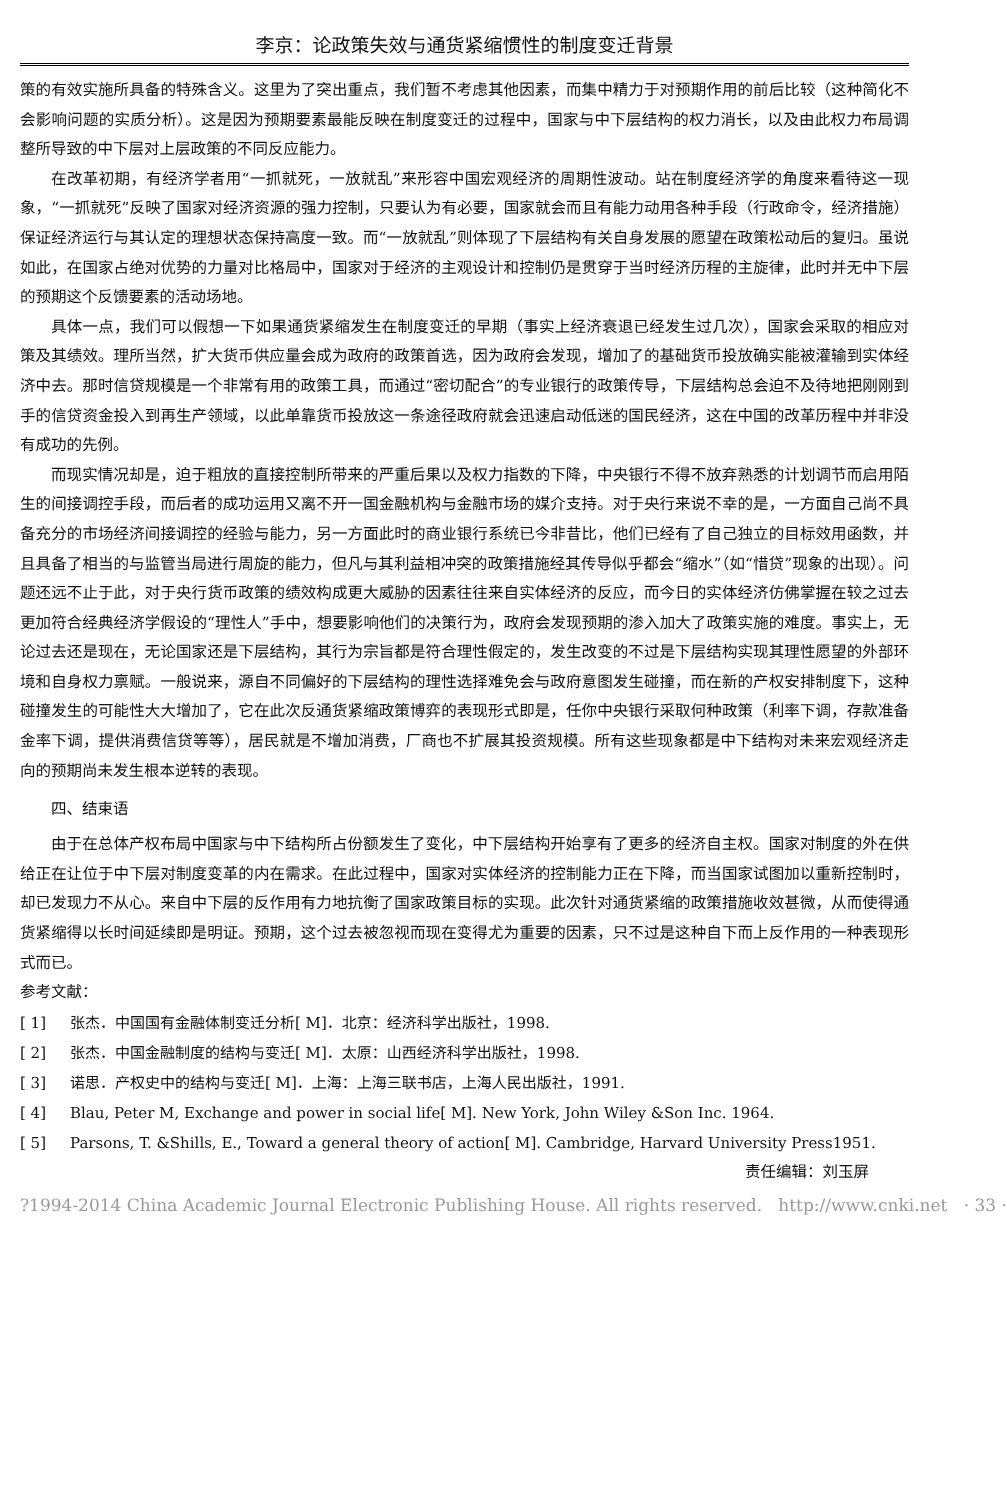李京：论政策失效与通货紧缩惯性的制度变迁背景
策的有效实施所具备的特殊含义。这里为了突出重点，我们暂不考虑其他因素，而集中精力于对预期作用的前后比较（这种简化不会影响问题的实质分析）。这是因为预期要素最能反映在制度变迁的过程中，国家与中下层结构的权力消长，以及由此权力布局调整所导致的中下层对上层政策的不同反应能力。
在改革初期，有经济学者用“一抓就死，一放就乱”来形容中国宏观经济的周期性波动。站在制度经济学的角度来看待这一现象，“一抓就死”反映了国家对经济资源的强力控制，只要认为有必要，国家就会而且有能力动用各种手段（行政命令，经济措施）保证经济运行与其认定的理想状态保持高度一致。而“一放就乱”则体现了下层结构有关自身发展的愿望在政策松动后的复归。虽说如此，在国家占绝对优势的力量对比格局中，国家对于经济的主观设计和控制仍是贯穿于当时经济历程的主旋律，此时并无中下层的预期这个反馈要素的活动场地。
具体一点，我们可以假想一下如果通货紧缩发生在制度变迁的早期（事实上经济衰退已经发生过几次），国家会采取的相应对策及其绩效。理所当然，扩大货币供应量会成为政府的政策首选，因为政府会发现，增加了的基础货币投放确实能被灌输到实体经济中去。那时信贷规模是一个非常有用的政策工具，而通过“密切配合”的专业银行的政策传导，下层结构总会迫不及待地把刚刚到手的信贷资金投入到再生产领域，以此单靠货币投放这一条途径政府就会迅速启动低迷的国民经济，这在中国的改革历程中并非没有成功的先例。
而现实情况却是，迫于粗放的直接控制所带来的严重后果以及权力指数的下降，中央银行不得不放弃熟悉的计划调节而启用陌生的间接调控手段，而后者的成功运用又离不开一国金融机构与金融市场的媒介支持。对于央行来说不幸的是，一方面自己尚不具备充分的市场经济间接调控的经验与能力，另一方面此时的商业银行系统已今非昔比，他们已经有了自己独立的目标效用函数，并且具备了相当的与监管当局进行周旋的能力，但凡与其利益相冲突的政策措施经其传导似乎都会“缩水”（如“惜贷”现象的出现）。问题还远不止于此，对于央行货币政策的绩效构成更大威胁的因素往往来自实体经济的反应，而今日的实体经济仿佛掌握在较之过去更加符合经典经济学假设的“理性人”手中，想要影响他们的决策行为，政府会发现预期的渗入加大了政策实施的难度。事实上，无论过去还是现在，无论国家还是下层结构，其行为宗旨都是符合理性假定的，发生改变的不过是下层结构实现其理性愿望的外部环境和自身权力禀赋。一般说来，源自不同偏好的下层结构的理性选择难免会与政府意图发生碰撞，而在新的产权安排制度下，这种碰撞发生的可能性大大增加了，它在此次反通货紧缩政策博弈的表现形式即是，任你中央银行采取何种政策（利率下调，存款准备金率下调，提供消费信贷等等），居民就是不增加消费，厂商也不扩展其投资规模。所有这些现象都是中下结构对未来宏观经济走向的预期尚未发生根本逆转的表现。
四、结束语
由于在总体产权布局中国家与中下结构所占份额发生了变化，中下层结构开始享有了更多的经济自主权。国家对制度的外在供给正在让位于中下层对制度变革的内在需求。在此过程中，国家对实体经济的控制能力正在下降，而当国家试图加以重新控制时，却已发现力不从心。来自中下层的反作用有力地抗衡了国家政策目标的实现。此次针对通货紧缩的政策措施收效甚微，从而使得通货紧缩得以长时间延续即是明证。预期，这个过去被忽视而现在变得尤为重要的因素，只不过是这种自下而上反作用的一种表现形式而已。
参考文献：
[ 1] 张杰．中国国有金融体制变迁分析[ M]．北京：经济科学出版社，1998.
[ 2] 张杰．中国金融制度的结构与变迁[ M]．太原：山西经济科学出版社，1998.
[ 3] 诺思．产权史中的结构与变迁[ M]．上海：上海三联书店，上海人民出版社，1991.
[ 4] Blau, Peter M, Exchange and power in social life[ M]. New York, John Wiley &Son Inc. 1964.
[ 5] Parsons, T. &Shills, E., Toward a general theory of action[ M]. Cambridge, Harvard University Press1951.
责任编辑：刘玉屏
?1994-2014 China Academic Journal Electronic Publishing House. All rights reserved. http://www.cnki.net · 33 ·